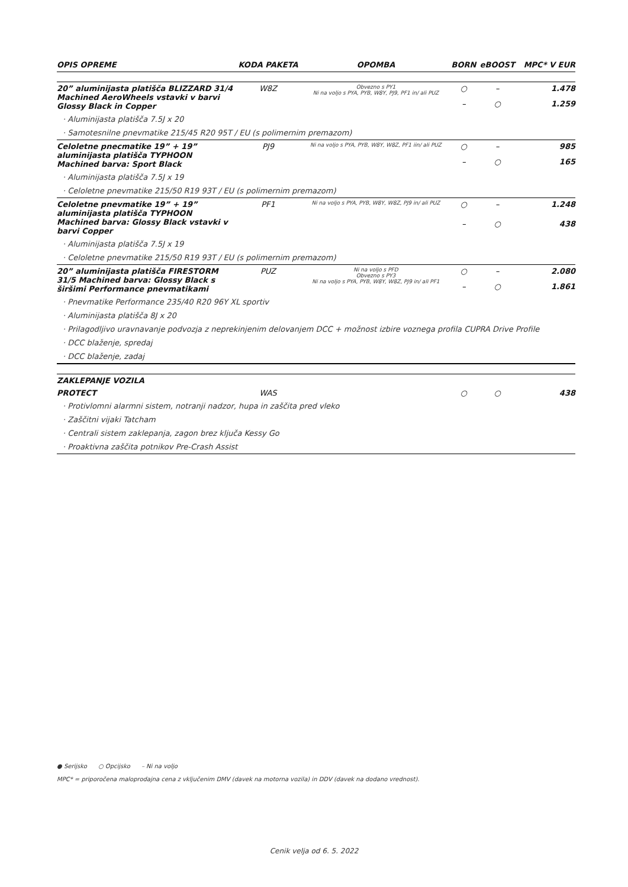| OPIS OPREME | KODA PAKETA | OPOMBA | BORN | eBOOST | MPC* V EUR |
| --- | --- | --- | --- | --- | --- |
| 20” aluminijasta platišča BLIZZARD 31/4 Machined AeroWheels vstavki v barvi Glossy Black in Copper | W8Z | Obvezno s PY1 Ni na voljo s PYA, PYB, W8Y, PJ9, PF1 in/ ali PUZ | ○ | – | 1.478 |
| | | | – | ○ | 1.259 |
| · Aluminijasta platišča 7.5J x 20 | | | | | |
| · Samotesnilne pnevmatike 215/45 R20 95T / EU (s polimernim premazom) | | | | | |
| Celoletne pnecmatike 19” + 19” aluminijasta platišča TYPHOON Machined barva: Sport Black | PJ9 | Ni na voljo s PYA, PYB, W8Y, W8Z, PF1 iin/ ali PUZ | ○ | – | 985 |
| | | | – | ○ | 165 |
| · Aluminijasta platišča 7.5J x 19 | | | | | |
| · Celoletne pnevmatike 215/50 R19 93T / EU (s polimernim premazom) | | | | | |
| Celoletne pnevmatike 19” + 19” aluminijasta platišča TYPHOON Machined barva: Glossy Black vstavki v barvi Copper | PF1 | Ni na voljo s PYA, PYB, W8Y, W8Z, PJ9 in/ ali PUZ | ○ | – | 1.248 |
| | | | – | ○ | 438 |
| · Aluminijasta platišča 7.5J x 19 | | | | | |
| · Celoletne pnevmatike 215/50 R19 93T / EU (s polimernim premazom) | | | | | |
| 20” aluminijasta platišča FIRESTORM 31/5 Machined barva: Glossy Black s širšimi Performance pnevmatikami | PUZ | Ni na voljo s PFD Obvezno s PY3 Ni na voljo s PYA, PYB, W8Y, W8Z, PJ9 in/ ali PF1 | ○ | – | 2.080 |
| | | | – | ○ | 1.861 |
| · Pnevmatike Performance 235/40 R20 96Y XL sportiv | | | | | |
| · Aluminijasta platišča 8J x 20 | | | | | |
| · Prilagodljivo uravnavanje podvozja z neprekinjenim delovanjem DCC + možnost izbire voznega profila CUPRA Drive Profile | | | | | |
| · DCC blaženje, spredaj | | | | | |
| · DCC blaženje, zadaj | | | | | |
| ZAKLEPANJE VOZILA | | | | | |
| PROTECT | WAS | | ○ | ○ | 438 |
| · Protivlomni alarmni sistem, notranji nadzor, hupa in zaščita pred vleko | | | | | |
| · Zaščitni vijaki Tatcham | | | | | |
| · Centrali sistem zaklepanja, zagon brez ključa Kessy Go | | | | | |
| · Proaktivna zaščita potnikov Pre-Crash Assist | | | | | |
● Serijsko ○ Opcijsko – Ni na voljo
MPC* = priporočena maloprodajna cena z vključenim DMV (davek na motorna vozila) in DDV (davek na dodano vrednost).
Cenik velja od 6. 5. 2022